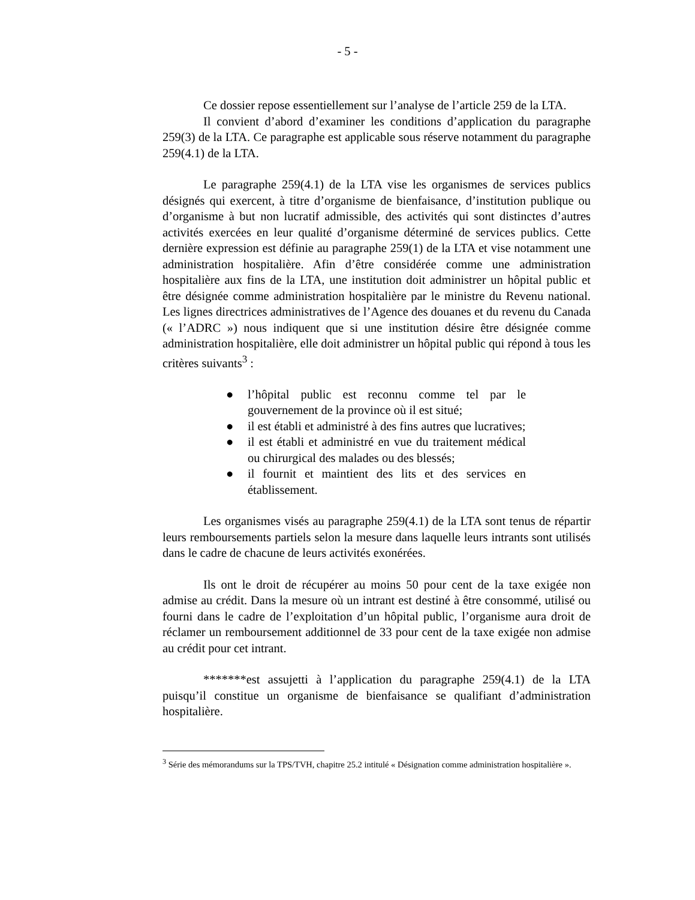- 5 -
Ce dossier repose essentiellement sur l’analyse de l’article 259 de la LTA.
Il convient d’abord d’examiner les conditions d’application du paragraphe 259(3) de la LTA. Ce paragraphe est applicable sous réserve notamment du paragraphe 259(4.1) de la LTA.
Le paragraphe 259(4.1) de la LTA vise les organismes de services publics désignés qui exercent, à titre d’organisme de bienfaisance, d’institution publique ou d’organisme à but non lucratif admissible, des activités qui sont distinctes d’autres activités exercées en leur qualité d’organisme déterminé de services publics. Cette dernière expression est définie au paragraphe 259(1) de la LTA et vise notamment une administration hospitalière. Afin d’être considérée comme une administration hospitalière aux fins de la LTA, une institution doit administrer un hôpital public et être désignée comme administration hospitalière par le ministre du Revenu national. Les lignes directrices administratives de l’Agence des douanes et du revenu du Canada (« l’ADRC ») nous indiquent que si une institution désire être désignée comme administration hospitalière, elle doit administrer un hôpital public qui répond à tous les critères suivants<sup>3</sup> :
● l’hôpital public est reconnu comme tel par le gouvernement de la province où il est situé;
● il est établi et administré à des fins autres que lucratives;
● il est établi et administré en vue du traitement médical ou chirurgical des malades ou des blessés;
● il fournit et maintient des lits et des services en établissement.
Les organismes visés au paragraphe 259(4.1) de la LTA sont tenus de répartir leurs remboursements partiels selon la mesure dans laquelle leurs intrants sont utilisés dans le cadre de chacune de leurs activités exonérées.
Ils ont le droit de récupérer au moins 50 pour cent de la taxe exigée non admise au crédit. Dans la mesure où un intrant est destiné à être consommé, utilisé ou fourni dans le cadre de l’exploitation d’un hôpital public, l’organisme aura droit de réclamer un remboursement additionnel de 33 pour cent de la taxe exigée non admise au crédit pour cet intrant.
*******est assujetti à l’application du paragraphe 259(4.1) de la LTA puisqu’il constitue un organisme de bienfaisance se qualifiant d’administration hospitalière.
<sup>3</sup> Série des mémorandums sur la TPS/TVH, chapitre 25.2 intitulé « Désignation comme administration hospitalière ».